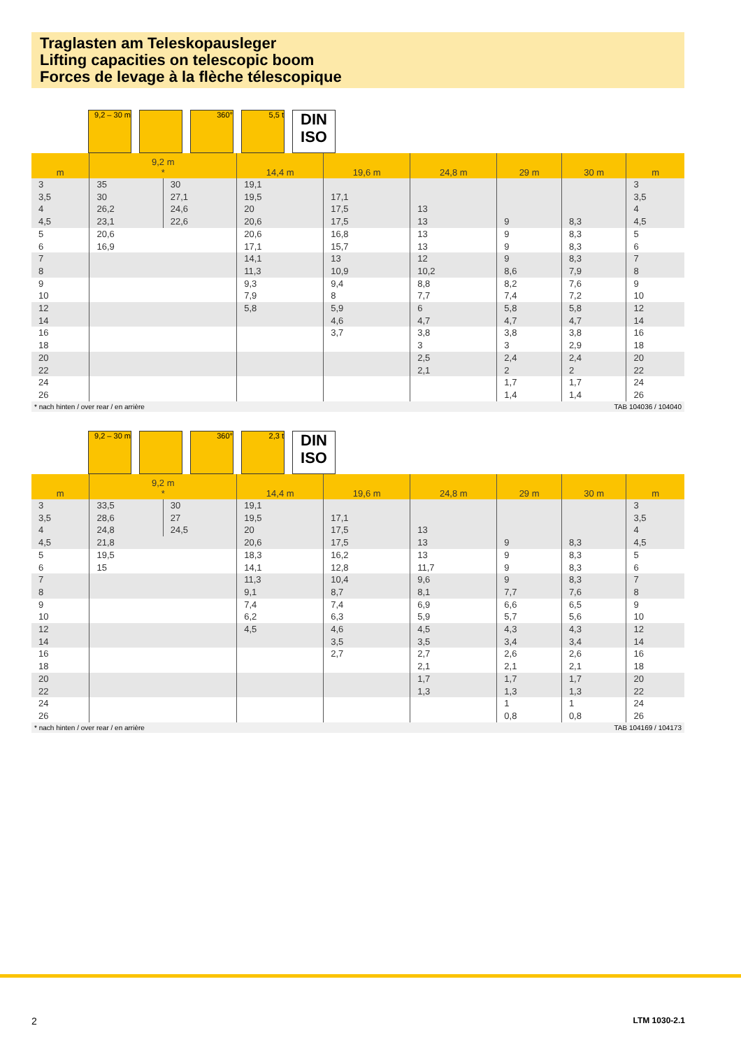Traglasten am Teleskopausleger
Lifting capacities on telescopic boom
Forces de levage à la flèche télescopique
9,2 – 30 m
360° 5,5 t
DIN
ISO
| m | 9,2 m * | | 14,4 m | 19,6 m | 24,8 m | 29 m | 30 m | m |
| --- | --- | --- | --- | --- | --- | --- | --- | --- |
| 3 | 35 | 30 | 19,1 | | | | | 3 |
| 3,5 | 30 | 27,1 | 19,5 | 17,1 | | | | 3,5 |
| 4 | 26,2 | 24,6 | 20 | 17,5 | 13 | | | 4 |
| 4,5 | 23,1 | 22,6 | 20,6 | 17,5 | 13 | 9 | 8,3 | 4,5 |
| 5 | 20,6 | | 20,6 | 16,8 | 13 | 9 | 8,3 | 5 |
| 6 | 16,9 | | 17,1 | 15,7 | 13 | 9 | 8,3 | 6 |
| 7 | | | 14,1 | 13 | 12 | 9 | 8,3 | 7 |
| 8 | | | 11,3 | 10,9 | 10,2 | 8,6 | 7,9 | 8 |
| 9 | | | 9,3 | 9,4 | 8,8 | 8,2 | 7,6 | 9 |
| 10 | | | 7,9 | 8 | 7,7 | 7,4 | 7,2 | 10 |
| 12 | | | 5,8 | 5,9 | 6 | 5,8 | 5,8 | 12 |
| 14 | | | | 4,6 | 4,7 | 4,7 | 4,7 | 14 |
| 16 | | | | 3,7 | 3,8 | 3,8 | 3,8 | 16 |
| 18 | | | | | 3 | 3 | 2,9 | 18 |
| 20 | | | | | 2,5 | 2,4 | 2,4 | 20 |
| 22 | | | | | 2,1 | 2 | 2 | 22 |
| 24 | | | | | | 1,7 | 1,7 | 24 |
| 26 | | | | | | 1,4 | 1,4 | 26 |
* nach hinten / over rear / en arrière TAB 104036 / 104040
9,2 – 30 m
360° 2,3 t
DIN
ISO
| m | 9,2 m * | | 14,4 m | 19,6 m | 24,8 m | 29 m | 30 m | m |
| --- | --- | --- | --- | --- | --- | --- | --- | --- |
| 3 | 33,5 | 30 | 19,1 | | | | | 3 |
| 3,5 | 28,6 | 27 | 19,5 | 17,1 | | | | 3,5 |
| 4 | 24,8 | 24,5 | 20 | 17,5 | 13 | | | 4 |
| 4,5 | 21,8 | | 20,6 | 17,5 | 13 | 9 | 8,3 | 4,5 |
| 5 | 19,5 | | 18,3 | 16,2 | 13 | 9 | 8,3 | 5 |
| 6 | 15 | | 14,1 | 12,8 | 11,7 | 9 | 8,3 | 6 |
| 7 | | | 11,3 | 10,4 | 9,6 | 9 | 8,3 | 7 |
| 8 | | | 9,1 | 8,7 | 8,1 | 7,7 | 7,6 | 8 |
| 9 | | | 7,4 | 7,4 | 6,9 | 6,6 | 6,5 | 9 |
| 10 | | | 6,2 | 6,3 | 5,9 | 5,7 | 5,6 | 10 |
| 12 | | | 4,5 | 4,6 | 4,5 | 4,3 | 4,3 | 12 |
| 14 | | | | 3,5 | 3,5 | 3,4 | 3,4 | 14 |
| 16 | | | | 2,7 | 2,7 | 2,6 | 2,6 | 16 |
| 18 | | | | | 2,1 | 2,1 | 2,1 | 18 |
| 20 | | | | | 1,7 | 1,7 | 1,7 | 20 |
| 22 | | | | | 1,3 | 1,3 | 1,3 | 22 |
| 24 | | | | | | 1 | 1 | 24 |
| 26 | | | | | | 0,8 | 0,8 | 26 |
* nach hinten / over rear / en arrière TAB 104169 / 104173
2 LTM 1030-2.1